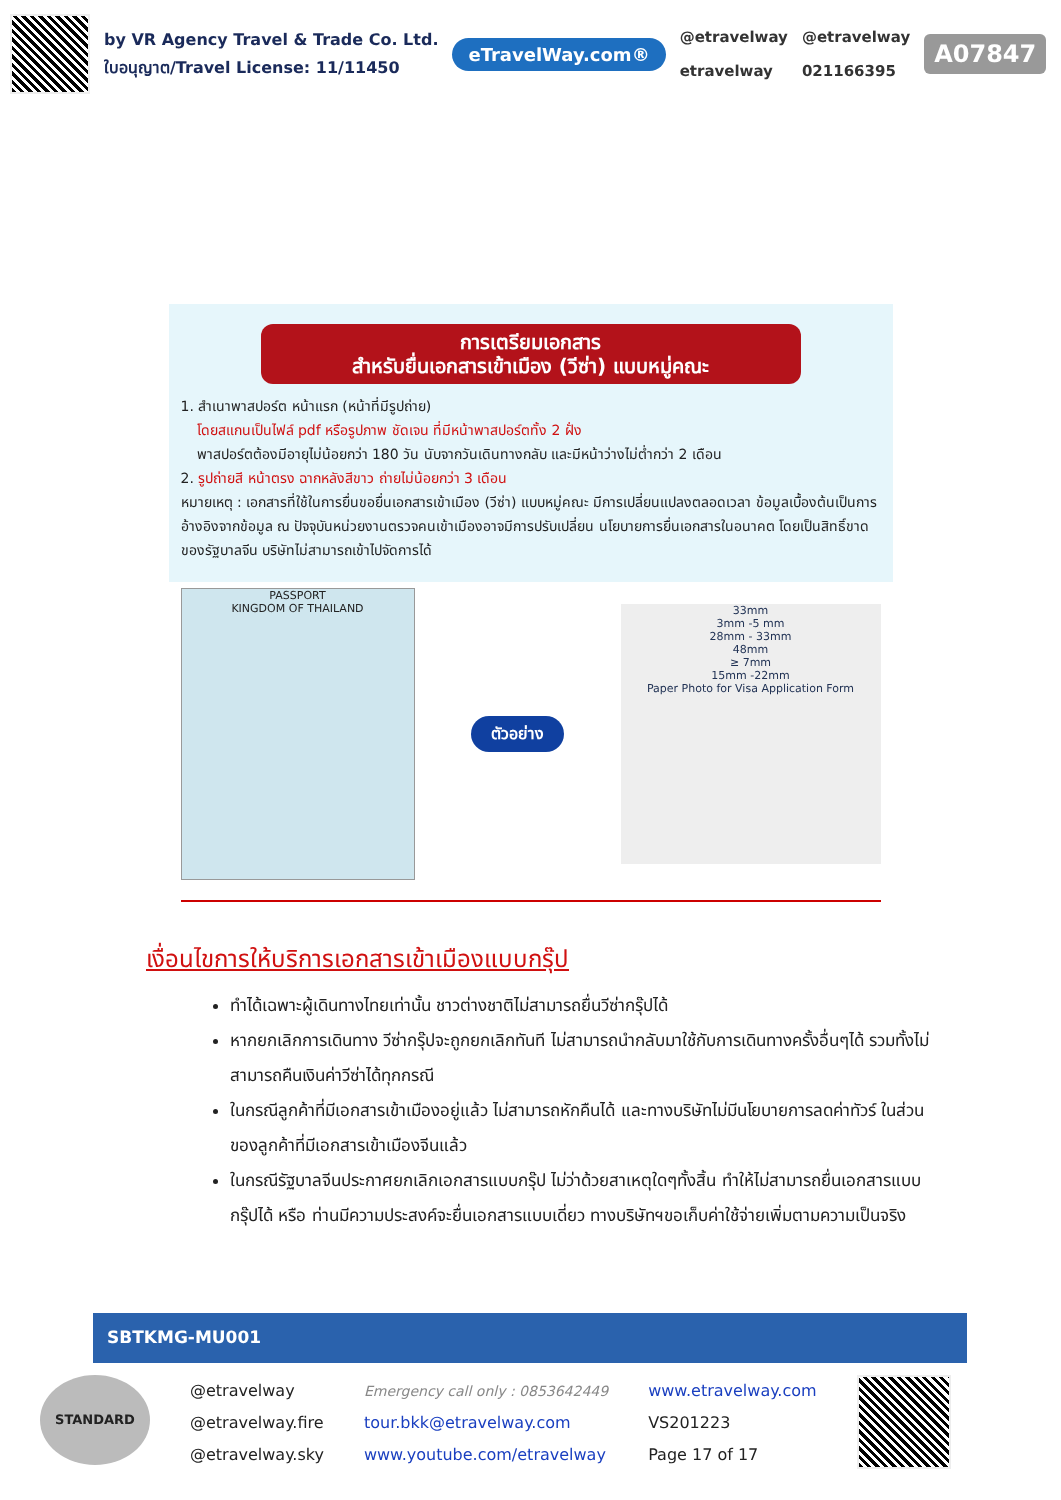by VR Agency Travel & Trade Co. Ltd.
ใบอนุญาต/Travel License: 11/11450
eTravelWay.com®
@etravelway
etravelway
@etravelway
021166395
A07847
การเตรียมเอกสาร
สำหรับยื่นเอกสารเข้าเมือง (วีซ่า) แบบหมู่คณะ
1. สำเนาพาสปอร์ต หน้าแรก (หน้าที่มีรูปถ่าย)
โดยสแกนเป็นไฟล์ pdf หรือรูปภาพ ชัดเจน ที่มีหน้าพาสปอร์ตทั้ง 2 ฝั่ง
พาสปอร์ตต้องมีอายุไม่น้อยกว่า 180 วัน นับจากวันเดินทางกลับ และมีหน้าว่างไม่ต่ำกว่า 2 เดือน
2. รูปถ่ายสี หน้าตรง ฉากหลังสีขาว ถ่ายไม่น้อยกว่า 3 เดือน
หมายเหตุ : เอกสารที่ใช้ในการยื่นขอยื่นเอกสารเข้าเมือง (วีซ่า) แบบหมู่คณะ มีการเปลี่ยนแปลงตลอดเวลา ข้อมูลเบื้องต้นเป็นการอ้างอิงจากข้อมูล ณ ปัจจุบันหน่วยงานตรวจคนเข้าเมืองอาจมีการปรับเปลี่ยน นโยบายการยื่นเอกสารในอนาคต โดยเป็นสิทธิ์ขาดของรัฐบาลจีน บริษัทไม่สามารถเข้าไปจัดการได้
PASSPORT
KINGDOM OF THAILAND
ตัวอย่าง
33mm
3mm -5 mm
28mm - 33mm
48mm
≥ 7mm
15mm -22mm
Paper Photo for Visa Application Form
เงื่อนไขการให้บริการเอกสารเข้าเมืองแบบกรุ๊ป
ทำได้เฉพาะผู้เดินทางไทยเท่านั้น ชาวต่างชาติไม่สามารถยื่นวีซ่ากรุ๊ปได้
หากยกเลิกการเดินทาง วีซ่ากรุ๊ปจะถูกยกเลิกทันที ไม่สามารถนำกลับมาใช้กับการเดินทางครั้งอื่นๆได้ รวมทั้งไม่สามารถคืนเงินค่าวีซ่าได้ทุกกรณี
ในกรณีลูกค้าที่มีเอกสารเข้าเมืองอยู่แล้ว ไม่สามารถหักคืนได้ และทางบริษัทไม่มีนโยบายการลดค่าทัวร์ ในส่วนของลูกค้าที่มีเอกสารเข้าเมืองจีนแล้ว
ในกรณีรัฐบาลจีนประกาศยกเลิกเอกสารแบบกรุ๊ป ไม่ว่าด้วยสาเหตุใดๆทั้งสิ้น ทำให้ไม่สามารถยื่นเอกสารแบบกรุ๊ปได้ หรือ ท่านมีความประสงค์จะยื่นเอกสารแบบเดี่ยว ทางบริษัทฯขอเก็บค่าใช้จ่ายเพิ่มตามความเป็นจริง
SBTKMG-MU001
STANDARD
@etravelway
@etravelway.fire
@etravelway.sky
Emergency call only : 0853642449
tour.bkk@etravelway.com
www.youtube.com/etravelway
www.etravelway.com
VS201223
Page 17 of 17